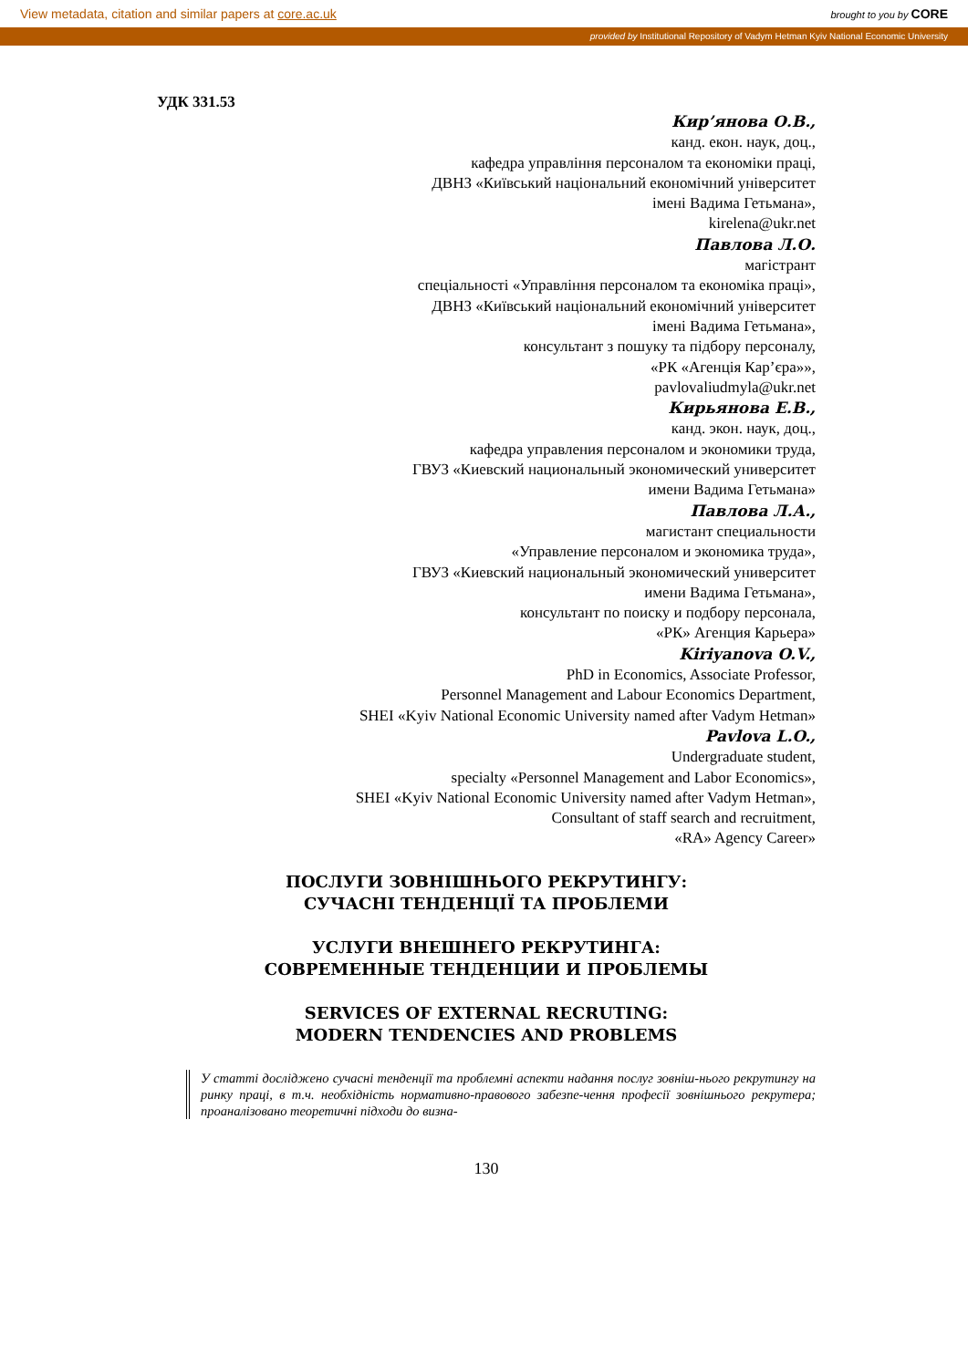View metadata, citation and similar papers at core.ac.uk brought to you by CORE
provided by Institutional Repository of Vadym Hetman Kyiv National Economic University
УДК 331.53
Кир’янова О.В.,
канд. екон. наук, доц.,
кафедра управління персоналом та економіки праці,
ДВНЗ «Київський національний економічний університет
імені Вадима Гетьмана»,
kirelena@ukr.net
Павлова Л.О.
магістрант
спеціальності «Управління персоналом та економіка праці»,
ДВНЗ «Київський національний економічний університет
імені Вадима Гетьмана»,
консультант з пошуку та підбору персоналу,
«РК «Агенція Кар’єра»»,
pavlovaliudmyla@ukr.net
Кирьянова Е.В.,
канд. экон. наук, доц.,
кафедра управления персоналом и экономики труда,
ГВУЗ «Киевский национальный экономический университет
имени Вадима Гетьмана»
Павлова Л.А.,
магистант специальности
«Управление персоналом и экономика труда»,
ГВУЗ «Киевский национальный экономический университет
имени Вадима Гетьмана»,
консультант по поиску и подбору персонала,
«РК» Агенция Карьера»
Kiriyanova O.V.,
PhD in Economics, Associate Professor,
Personnel Management and Labour Economics Department,
SHEI «Kyiv National Economic University named after Vadym Hetman»
Pavlova L.O.,
Undergraduate student,
specialty «Personnel Management and Labor Economics»,
SHEI «Kyiv National Economic University named after Vadym Hetman»,
Consultant of staff search and recruitment,
«RA» Agency Career»
ПОСЛУГИ ЗОВНІШНЬОГО РЕКРУТИНГУ:
СУЧАСНІ ТЕНДЕНЦІЇ ТА ПРОБЛЕМИ
УСЛУГИ ВНЕШНЕГО РЕКРУТИНГА:
СОВРЕМЕННЫЕ ТЕНДЕНЦИИ И ПРОБЛЕМЫ
SERVICES OF EXTERNAL RECRUTING:
MODERN TENDENCIES AND PROBLEMS
У статті досліджено сучасні тенденції та проблемні аспекти надання послуг зовніш-нього рекрутингу на ринку праці, в т.ч. необхідність нормативно-правового забезпе-чення професії зовнішнього рекрутера; проаналізовано теоретичні підходи до визна-
130